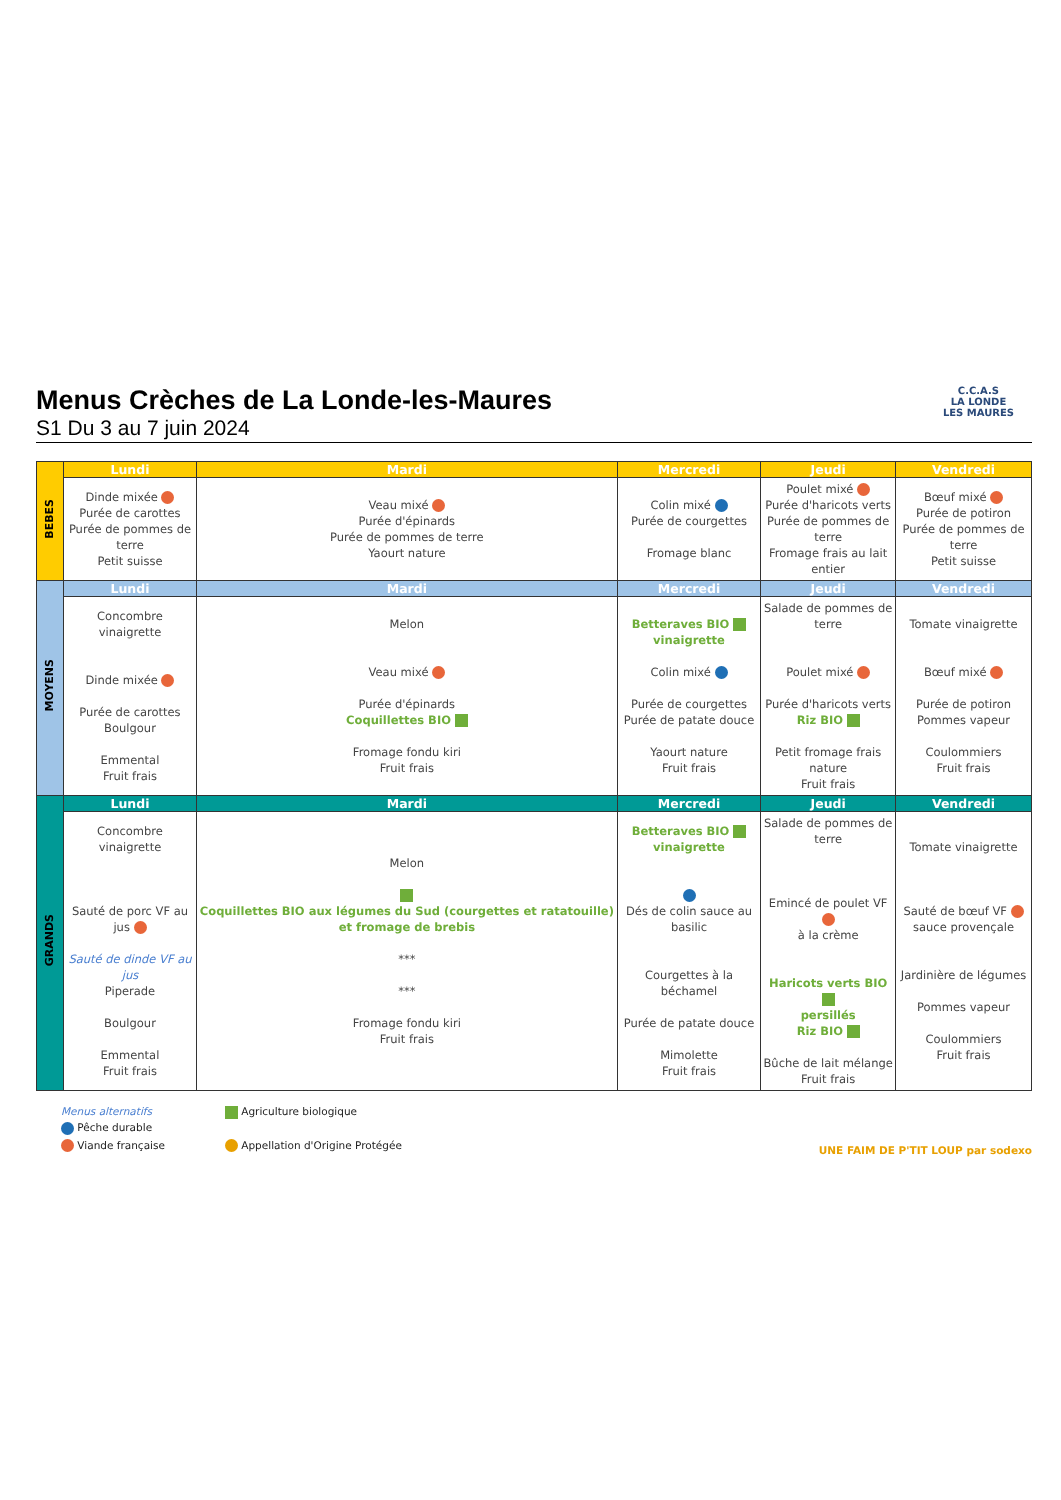C.C.A.S
LA LONDE
LES MAURES
Menus Crèches de La Londe-les-Maures
S1 Du 3 au 7 juin 2024
| BEBES | Lundi | Mardi | Mercredi | Jeudi | Vendredi |
| | Dinde mixée Purée de carottes Purée de pommes de terre Petit suisse | Veau mixé Purée d'épinards Purée de pommes de terre Yaourt nature | Colin mixé Purée de courgettes Fromage blanc | Poulet mixé Purée d'haricots verts Purée de pommes de terre Fromage frais au lait entier | Bœuf mixé Purée de potiron Purée de pommes de terre Petit suisse |
| MOYENS | Lundi | Mardi | Mercredi | Jeudi | Vendredi |
| | Concombre vinaigrette Dinde mixée Purée de carottes Boulgour Emmental Fruit frais | Melon Veau mixé Purée d'épinards Coquillettes BIO Fromage fondu kiri Fruit frais | Betteraves BIO vinaigrette Colin mixé Purée de courgettes Purée de patate douce Yaourt nature Fruit frais | Salade de pommes de terre Poulet mixé Purée d'haricots verts Riz BIO Petit fromage frais nature Fruit frais | Tomate vinaigrette Bœuf mixé Purée de potiron Pommes vapeur Coulommiers Fruit frais |
| GRANDS | Lundi | Mardi | Mercredi | Jeudi | Vendredi |
| | Concombre vinaigrette Sauté de porc VF au jus Sauté de dinde VF au jus Piperade Boulgour Emmental Fruit frais | Melon Coquillettes BIO aux légumes du Sud (courgettes et ratatouille) et fromage de brebis *** *** Fromage fondu kiri Fruit frais | Betteraves BIO vinaigrette Dés de colin sauce au basilic Courgettes à la béchamel Purée de patate douce Mimolette Fruit frais | Salade de pommes de terre Emincé de poulet VF à la crème Haricots verts BIO persillés Riz BIO Bûche de lait mélange Fruit frais | Tomate vinaigrette Sauté de bœuf VF sauce provençale Jardinière de légumes Pommes vapeur Coulommiers Fruit frais |
Menus alternatifs
Pêche durable
Viande française
Agriculture biologique
Appellation d'Origine Protégée
UNE FAIM DE P'TIT LOUP par sodexo